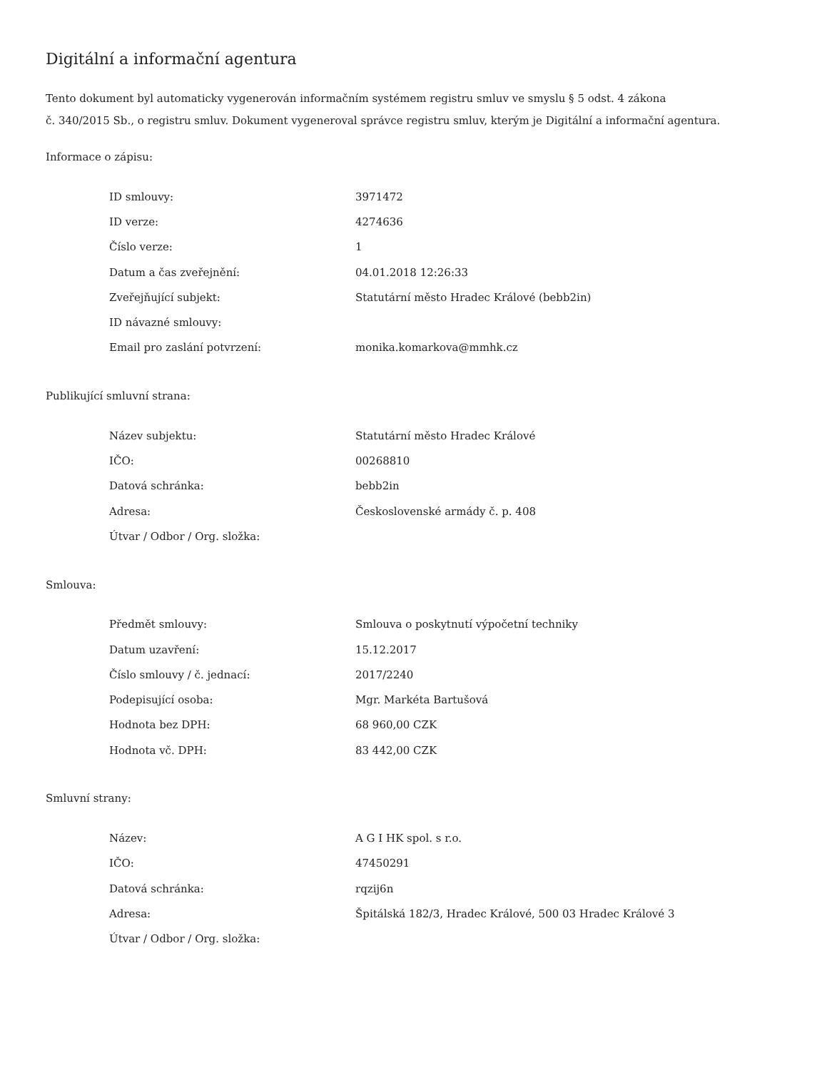Digitální a informační agentura
Tento dokument byl automaticky vygenerován informačním systémem registru smluv ve smyslu § 5 odst. 4 zákona
č. 340/2015 Sb., o registru smluv. Dokument vygeneroval správce registru smluv, kterým je Digitální a informační agentura.
Informace o zápisu:
| ID smlouvy: | 3971472 |
| ID verze: | 4274636 |
| Číslo verze: | 1 |
| Datum a čas zveřejnění: | 04.01.2018 12:26:33 |
| Zveřejňující subjekt: | Statutární město Hradec Králové (bebb2in) |
| ID návazné smlouvy: | |
| Email pro zaslání potvrzení: | monika.komarkova@mmhk.cz |
Publikující smluvní strana:
| Název subjektu: | Statutární město Hradec Králové |
| IČO: | 00268810 |
| Datová schránka: | bebb2in |
| Adresa: | Československé armády č. p. 408 |
| Útvar / Odbor / Org. složka: | |
Smlouva:
| Předmět smlouvy: | Smlouva o poskytnutí výpočetní techniky |
| Datum uzavření: | 15.12.2017 |
| Číslo smlouvy / č. jednací: | 2017/2240 |
| Podepisující osoba: | Mgr. Markéta Bartušová |
| Hodnota bez DPH: | 68 960,00 CZK |
| Hodnota vč. DPH: | 83 442,00 CZK |
Smluvní strany:
| Název: | A G I HK spol. s r.o. |
| IČO: | 47450291 |
| Datová schránka: | rqzij6n |
| Adresa: | Špitálská 182/3, Hradec Králové, 500 03 Hradec Králové 3 |
| Útvar / Odbor / Org. složka: | |